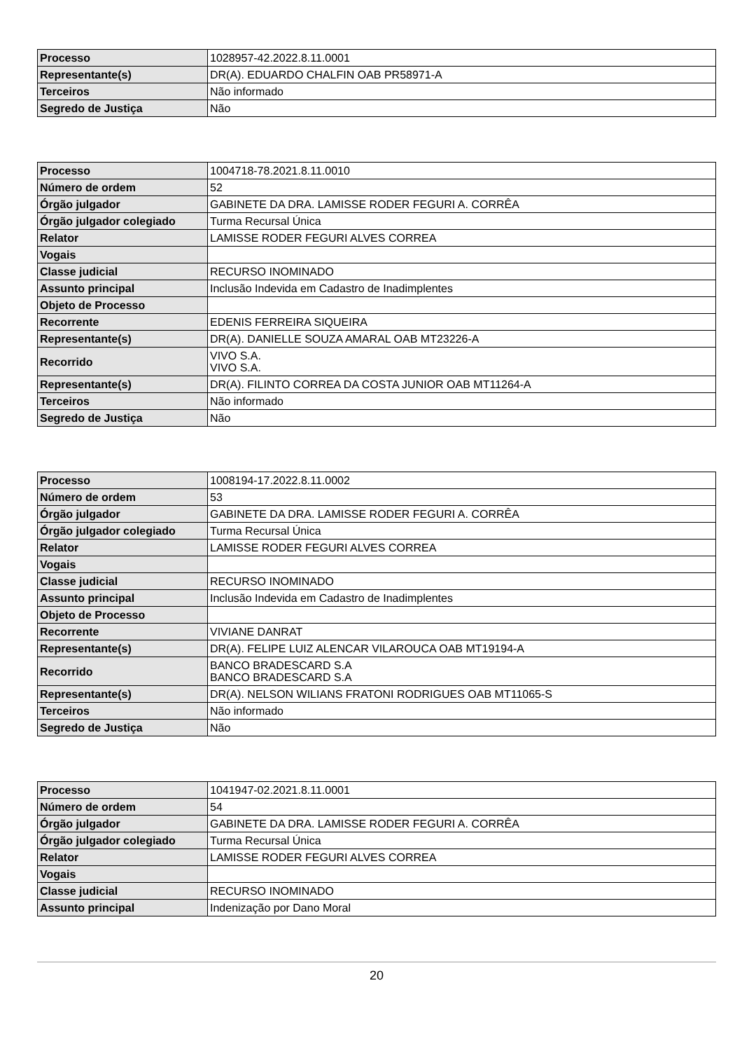| Processo | 1028957-42.2022.8.11.0001 |
| Representante(s) | DR(A). EDUARDO CHALFIN OAB PR58971-A |
| Terceiros | Não informado |
| Segredo de Justiça | Não |
| Processo | 1004718-78.2021.8.11.0010 |
| Número de ordem | 52 |
| Órgão julgador | GABINETE DA DRA. LAMISSE RODER FEGURI A. CORRÊA |
| Órgão julgador colegiado | Turma Recursal Única |
| Relator | LAMISSE RODER FEGURI ALVES CORREA |
| Vogais | |
| Classe judicial | RECURSO INOMINADO |
| Assunto principal | Inclusão Indevida em Cadastro de Inadimplentes |
| Objeto de Processo | |
| Recorrente | EDENIS FERREIRA SIQUEIRA |
| Representante(s) | DR(A). DANIELLE SOUZA AMARAL OAB MT23226-A |
| Recorrido | VIVO S.A. VIVO S.A. |
| Representante(s) | DR(A). FILINTO CORREA DA COSTA JUNIOR OAB MT11264-A |
| Terceiros | Não informado |
| Segredo de Justiça | Não |
| Processo | 1008194-17.2022.8.11.0002 |
| Número de ordem | 53 |
| Órgão julgador | GABINETE DA DRA. LAMISSE RODER FEGURI A. CORRÊA |
| Órgão julgador colegiado | Turma Recursal Única |
| Relator | LAMISSE RODER FEGURI ALVES CORREA |
| Vogais | |
| Classe judicial | RECURSO INOMINADO |
| Assunto principal | Inclusão Indevida em Cadastro de Inadimplentes |
| Objeto de Processo | |
| Recorrente | VIVIANE DANRAT |
| Representante(s) | DR(A). FELIPE LUIZ ALENCAR VILAROUCA OAB MT19194-A |
| Recorrido | BANCO BRADESCARD S.A BANCO BRADESCARD S.A |
| Representante(s) | DR(A). NELSON WILIANS FRATONI RODRIGUES OAB MT11065-S |
| Terceiros | Não informado |
| Segredo de Justiça | Não |
| Processo | 1041947-02.2021.8.11.0001 |
| Número de ordem | 54 |
| Órgão julgador | GABINETE DA DRA. LAMISSE RODER FEGURI A. CORRÊA |
| Órgão julgador colegiado | Turma Recursal Única |
| Relator | LAMISSE RODER FEGURI ALVES CORREA |
| Vogais | |
| Classe judicial | RECURSO INOMINADO |
| Assunto principal | Indenização por Dano Moral |
20